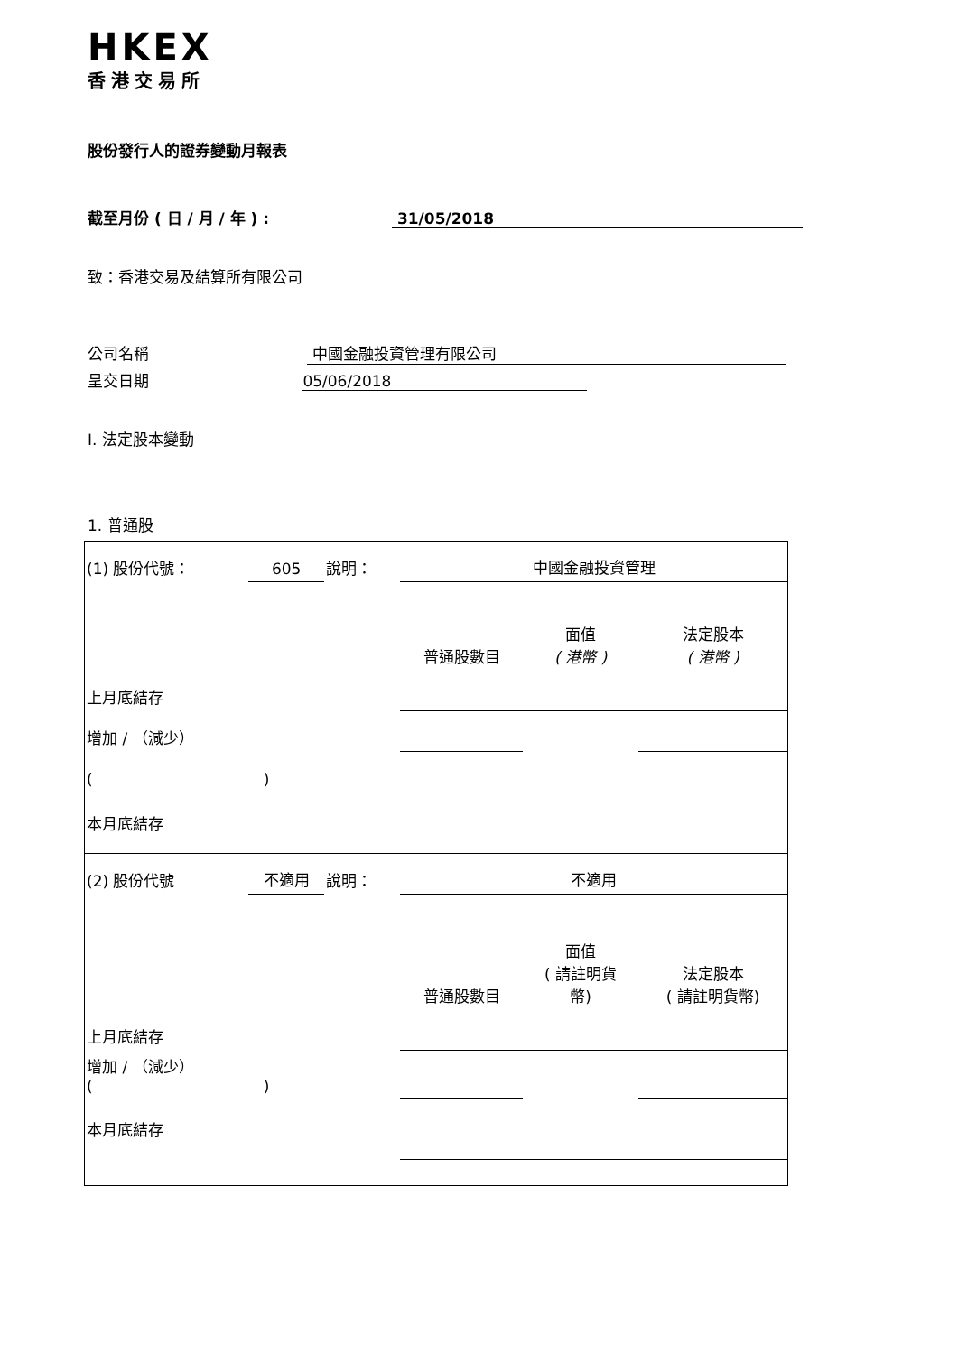HKEX
香港交易所
股份發行人的證券變動月報表
截至月份 ( 日 / 月 / 年 ) : 31/05/2018
致：香港交易及結算所有限公司
公司名稱 中國金融投資管理有限公司
呈交日期 05/06/2018
I. 法定股本變動
1. 普通股
| (1) 股份代號： | 605 | 說明： | 中國金融投資管理 | | |
| | | | 普通股數目 | 面值 ( 港幣 ) | 法定股本 ( 港幣 ) |
| 上月底結存 | | | | | |
| 增加 / （減少） | | | | | |
| ( ) | | | | | |
| 本月底結存 | | | | | |
| (2) 股份代號 | 不適用 | 說明： | 不適用 | | |
| | | | 普通股數目 | 面值 ( 請註明貨 幣) | 法定股本 ( 請註明貨幣) |
| 上月底結存 | | | | | |
| 增加 / （減少） ( ) | | | | | |
| 本月底結存 | | | | | |